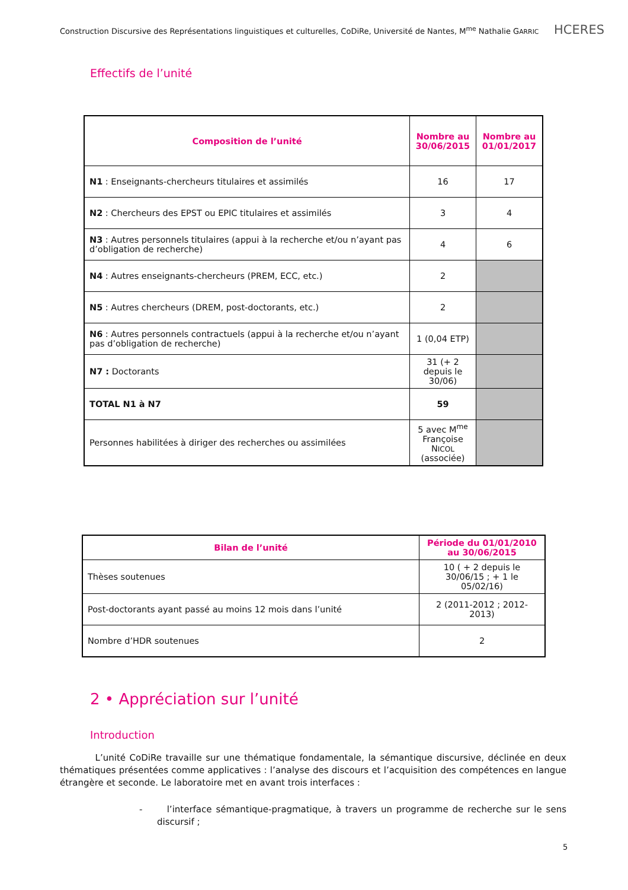Construction Discursive des Représentations linguistiques et culturelles, CoDiRe, Université de Nantes, M<sup>me</sup> Nathalie GARRIC HCERES
Effectifs de l’unité
| Composition de l’unité | Nombre au 30/06/2015 | Nombre au 01/01/2017 |
| --- | --- | --- |
| N1 : Enseignants-chercheurs titulaires et assimilés | 16 | 17 |
| N2 : Chercheurs des EPST ou EPIC titulaires et assimilés | 3 | 4 |
| N3 : Autres personnels titulaires (appui à la recherche et/ou n’ayant pas d’obligation de recherche) | 4 | 6 |
| N4 : Autres enseignants-chercheurs (PREM, ECC, etc.) | 2 | |
| N5 : Autres chercheurs (DREM, post-doctorants, etc.) | 2 | |
| N6 : Autres personnels contractuels (appui à la recherche et/ou n’ayant pas d’obligation de recherche) | 1 (0,04 ETP) | |
| N7 : Doctorants | 31 (+ 2 depuis le 30/06) | |
| TOTAL N1 à N7 | 59 | |
| Personnes habilitées à diriger des recherches ou assimilées | 5 avec M<sup>me</sup> Françoise N ICOL (associée) | |
| Bilan de l’unité | Période du 01/01/2010 au 30/06/2015 |
| --- | --- |
| Thèses soutenues | 10 ( + 2 depuis le 30/06/15 ; + 1 le 05/02/16) |
| Post-doctorants ayant passé au moins 12 mois dans l’unité | 2 (2011-2012 ; 2012-2013) |
| Nombre d’HDR soutenues | 2 |
2 • Appréciation sur l’unité
Introduction
L’unité CoDiRe travaille sur une thématique fondamentale, la sémantique discursive, déclinée en deux thématiques présentées comme applicatives : l’analyse des discours et l’acquisition des compétences en langue étrangère et seconde. Le laboratoire met en avant trois interfaces :
- l’interface sémantique-pragmatique, à travers un programme de recherche sur le sens discursif ;
5